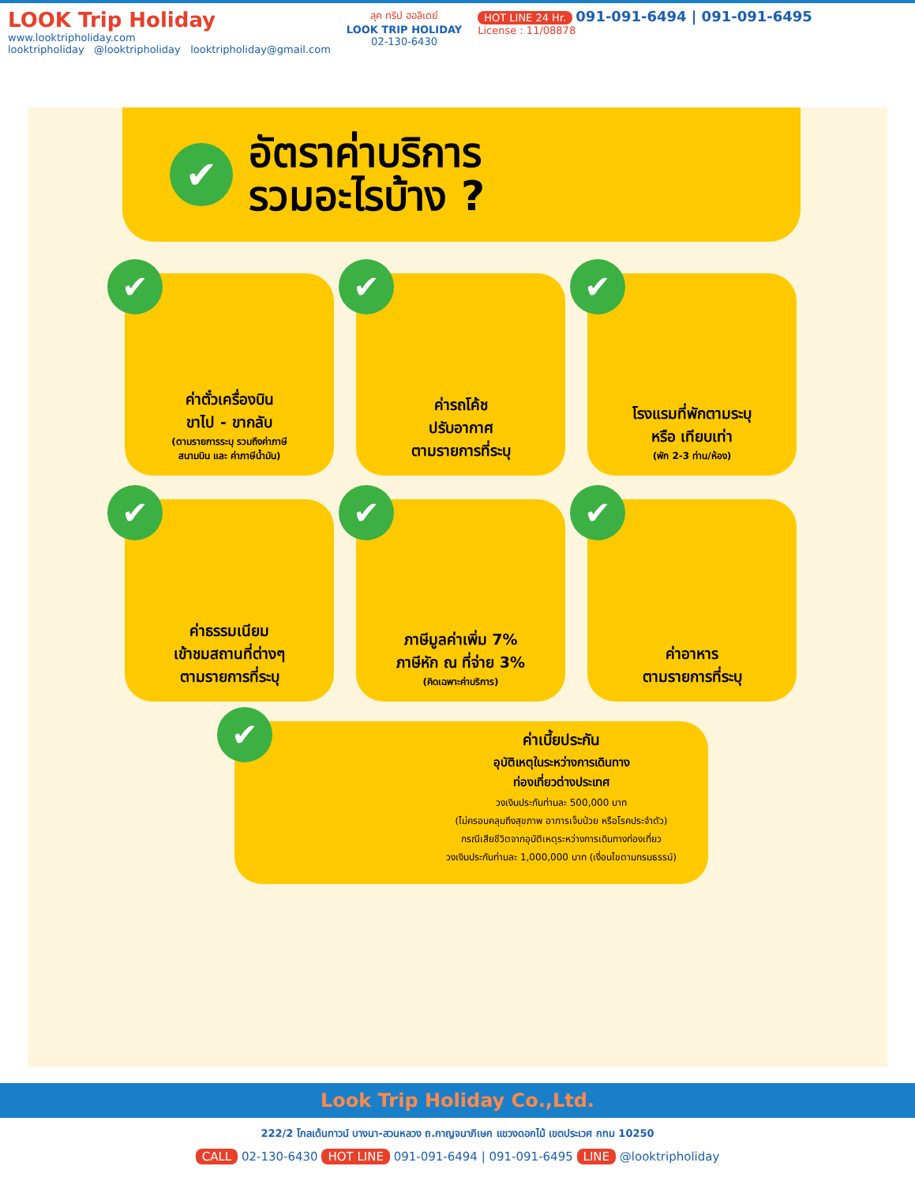LOOK Trip Holiday
www.looktripholiday.com
looktripholiday @looktripholiday looktripholiday@gmail.com
ลุค ทริป ฮอลิเดย์
LOOK TRIP HOLIDAY
02-130-6430
HOT LINE 24 Hr. 091-091-6494 | 091-091-6495
License : 11/08878
✔
อัตราค่าบริการ
รวมอะไรบ้าง ?
✔
ค่าตั๋วเครื่องบิน
ขาไป - ขากลับ
(ตามรายการระบุ รวมถึงค่าภาษี
สนามบิน และ ค่าภาษีน้ำมัน)
✔
ค่ารถโค้ช
ปรับอากาศ
ตามรายการที่ระบุ
✔
โรงแรมที่พักตามระบุ
หรือ เทียบเท่า
(พัก 2-3 ท่าน/ห้อง)
✔
ค่าธรรมเนียม
เข้าชมสถานที่ต่างๆ
ตามรายการที่ระบุ
✔
ภาษีมูลค่าเพิ่ม 7%
ภาษีหัก ณ ที่จ่าย 3%
(คิดเฉพาะค่าบริการ)
✔
ค่าอาหาร
ตามรายการที่ระบุ
✔
ค่าเบี้ยประกัน
อุบัติเหตุในระหว่างการเดินทาง
ท่องเที่ยวต่างประเทศ
วงเงินประกันท่านละ 500,000 บาท
(ไม่ครอบคลุมถึงสุขภาพ อาการเจ็บป่วย หรือโรคประจำตัว)
กรณีเสียชีวิตจากอุบัติเหตุระหว่างการเดินทางท่องเที่ยว
วงเงินประกันท่านละ 1,000,000 บาท (เงื่อนไขตามกรมธรรม์)
Look Trip Holiday Co.,Ltd.
222/2 โกลเด้นทาวน์ บางนา-สวนหลวง ถ.กาญจนาภิเษก แขวงดอกไม้ เขตประเวศ กทม 10250
CALL 02-130-6430 HOT LINE 091-091-6494 | 091-091-6495 LINE @looktripholiday